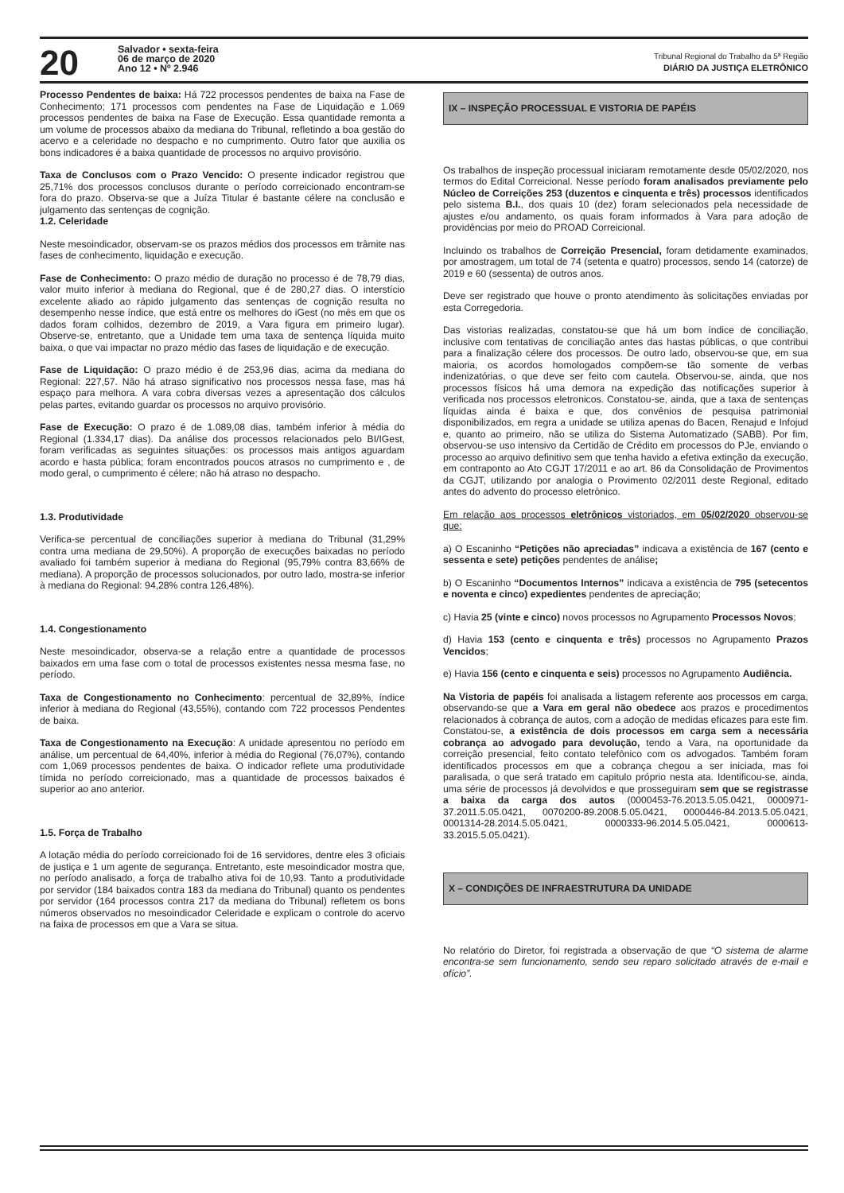20
Salvador • sexta-feira
06 de março de 2020
Ano 12 • Nº 2.946
Tribunal Regional do Trabalho da 5ª Região
DIÁRIO DA JUSTIÇA ELETRÔNICO
Processo Pendentes de baixa: Há 722 processos pendentes de baixa na Fase de Conhecimento; 171 processos com pendentes na Fase de Liquidação e 1.069 processos pendentes de baixa na Fase de Execução. Essa quantidade remonta a um volume de processos abaixo da mediana do Tribunal, refletindo a boa gestão do acervo e a celeridade no despacho e no cumprimento. Outro fator que auxilia os bons indicadores é a baixa quantidade de processos no arquivo provisório.
Taxa de Conclusos com o Prazo Vencido: O presente indicador registrou que 25,71% dos processos conclusos durante o período correicionado encontram-se fora do prazo. Observa-se que a Juíza Titular é bastante célere na conclusão e julgamento das sentenças de cognição.
1.2. Celeridade
Neste mesoindicador, observam-se os prazos médios dos processos em trâmite nas fases de conhecimento, liquidação e execução.
Fase de Conhecimento: O prazo médio de duração no processo é de 78,79 dias, valor muito inferior à mediana do Regional, que é de 280,27 dias. O interstício excelente aliado ao rápido julgamento das sentenças de cognição resulta no desempenho nesse índice, que está entre os melhores do iGest (no mês em que os dados foram colhidos, dezembro de 2019, a Vara figura em primeiro lugar). Observe-se, entretanto, que a Unidade tem uma taxa de sentença líquida muito baixa, o que vai impactar no prazo médio das fases de liquidação e de execução.
Fase de Liquidação: O prazo médio é de 253,96 dias, acima da mediana do Regional: 227,57. Não há atraso significativo nos processos nessa fase, mas há espaço para melhora. A vara cobra diversas vezes a apresentação dos cálculos pelas partes, evitando guardar os processos no arquivo provisório.
Fase de Execução: O prazo é de 1.089,08 dias, também inferior à média do Regional (1.334,17 dias). Da análise dos processos relacionados pelo BI/IGest, foram verificadas as seguintes situações: os processos mais antigos aguardam acordo e hasta pública; foram encontrados poucos atrasos no cumprimento e , de modo geral, o cumprimento é célere; não há atraso no despacho.
1.3. Produtividade
Verifica-se percentual de conciliações superior à mediana do Tribunal (31,29% contra uma mediana de 29,50%). A proporção de execuções baixadas no período avaliado foi também superior à mediana do Regional (95,79% contra 83,66% de mediana). A proporção de processos solucionados, por outro lado, mostra-se inferior à mediana do Regional: 94,28% contra 126,48%).
1.4. Congestionamento
Neste mesoindicador, observa-se a relação entre a quantidade de processos baixados em uma fase com o total de processos existentes nessa mesma fase, no período.
Taxa de Congestionamento no Conhecimento: percentual de 32,89%, índice inferior à mediana do Regional (43,55%), contando com 722 processos Pendentes de baixa.
Taxa de Congestionamento na Execução: A unidade apresentou no período em análise, um percentual de 64,40%, inferior à média do Regional (76,07%), contando com 1,069 processos pendentes de baixa. O indicador reflete uma produtividade tímida no período correicionado, mas a quantidade de processos baixados é superior ao ano anterior.
1.5. Força de Trabalho
A lotação média do período correicionado foi de 16 servidores, dentre eles 3 oficiais de justiça e 1 um agente de segurança. Entretanto, este mesoindicador mostra que, no período analisado, a força de trabalho ativa foi de 10,93. Tanto a produtividade por servidor (184 baixados contra 183 da mediana do Tribunal) quanto os pendentes por servidor (164 processos contra 217 da mediana do Tribunal) refletem os bons números observados no mesoindicador Celeridade e explicam o controle do acervo na faixa de processos em que a Vara se situa.
IX – INSPEÇÃO PROCESSUAL E VISTORIA DE PAPÉIS
Os trabalhos de inspeção processual iniciaram remotamente desde 05/02/2020, nos termos do Edital Correicional. Nesse período foram analisados previamente pelo Núcleo de Correições 253 (duzentos e cinquenta e três) processos identificados pelo sistema B.I., dos quais 10 (dez) foram selecionados pela necessidade de ajustes e/ou andamento, os quais foram informados à Vara para adoção de providências por meio do PROAD Correicional.
Incluindo os trabalhos de Correição Presencial, foram detidamente examinados, por amostragem, um total de 74 (setenta e quatro) processos, sendo 14 (catorze) de 2019 e 60 (sessenta) de outros anos.
Deve ser registrado que houve o pronto atendimento às solicitações enviadas por esta Corregedoria.
Das vistorias realizadas, constatou-se que há um bom índice de conciliação, inclusive com tentativas de conciliação antes das hastas públicas, o que contribui para a finalização célere dos processos. De outro lado, observou-se que, em sua maioria, os acordos homologados compõem-se tão somente de verbas indenizatórias, o que deve ser feito com cautela. Observou-se, ainda, que nos processos físicos há uma demora na expedição das notificações superior à verificada nos processos eletronicos. Constatou-se, ainda, que a taxa de sentenças líquidas ainda é baixa e que, dos convênios de pesquisa patrimonial disponibilizados, em regra a unidade se utiliza apenas do Bacen, Renajud e Infojud e, quanto ao primeiro, não se utiliza do Sistema Automatizado (SABB). Por fim, observou-se uso intensivo da Certidão de Crédito em processos do PJe, enviando o processo ao arquivo definitivo sem que tenha havido a efetiva extinção da execução, em contraponto ao Ato CGJT 17/2011 e ao art. 86 da Consolidação de Provimentos da CGJT, utilizando por analogia o Provimento 02/2011 deste Regional, editado antes do advento do processo eletrônico.
Em relação aos processos eletrônicos vistoriados, em 05/02/2020 observou-se que:
a) O Escaninho “Petições não apreciadas” indicava a existência de 167 (cento e sessenta e sete) petições pendentes de análise;
b) O Escaninho “Documentos Internos” indicava a existência de 795 (setecentos e noventa e cinco) expedientes pendentes de apreciação;
c) Havia 25 (vinte e cinco) novos processos no Agrupamento Processos Novos;
d) Havia 153 (cento e cinquenta e três) processos no Agrupamento Prazos Vencidos;
e) Havia 156 (cento e cinquenta e seis) processos no Agrupamento Audiência.
Na Vistoria de papéis foi analisada a listagem referente aos processos em carga, observando-se que a Vara em geral não obedece aos prazos e procedimentos relacionados à cobrança de autos, com a adoção de medidas eficazes para este fim. Constatou-se, a existência de dois processos em carga sem a necessária cobrança ao advogado para devolução, tendo a Vara, na oportunidade da correição presencial, feito contato telefônico com os advogados. Também foram identificados processos em que a cobrança chegou a ser iniciada, mas foi paralisada, o que será tratado em capitulo próprio nesta ata. Identificou-se, ainda, uma série de processos já devolvidos e que prosseguiram sem que se registrasse a baixa da carga dos autos (0000453-76.2013.5.05.0421, 0000971-37.2011.5.05.0421, 0070200-89.2008.5.05.0421, 0000446-84.2013.5.05.0421, 0001314-28.2014.5.05.0421, 0000333-96.2014.5.05.0421, 0000613-33.2015.5.05.0421).
X – CONDIÇÕES DE INFRAESTRUTURA DA UNIDADE
No relatório do Diretor, foi registrada a observação de que “O sistema de alarme encontra-se sem funcionamento, sendo seu reparo solicitado através de e-mail e ofício”.